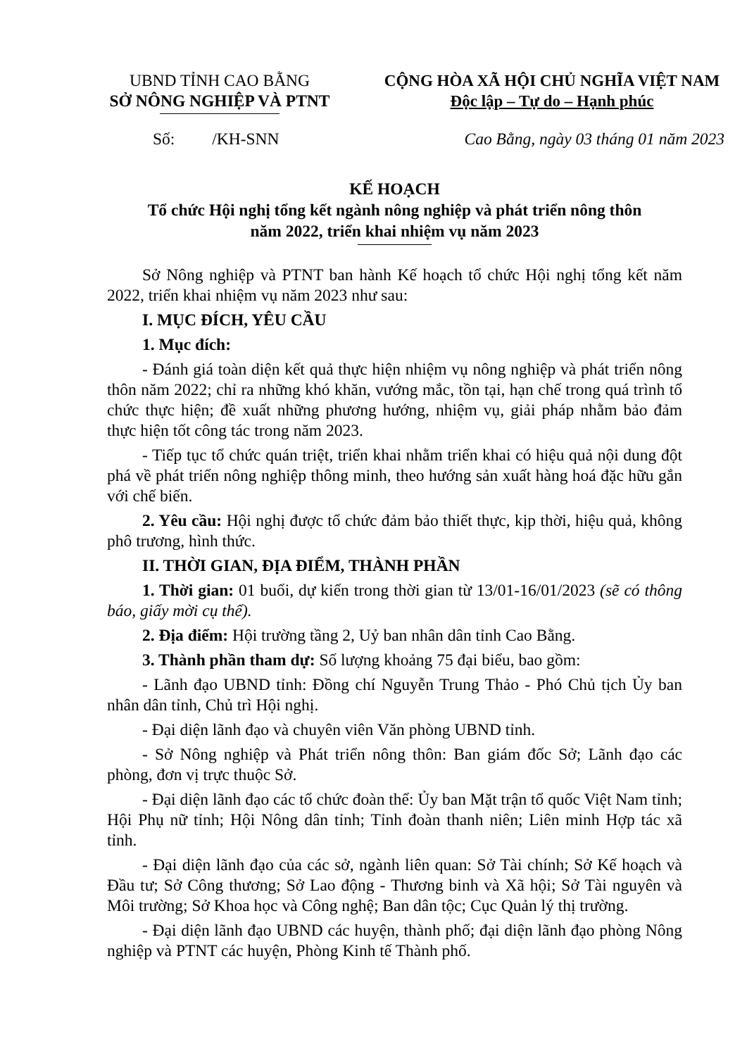UBND TỈNH CAO BẰNG
SỞ NÔNG NGHIỆP VÀ PTNT
CỘNG HÒA XÃ HỘI CHỦ NGHĨA VIỆT NAM
Độc lập – Tự do – Hạnh phúc
Số: /KH-SNN Cao Bằng, ngày 03 tháng 01 năm 2023
KẾ HOẠCH
Tổ chức Hội nghị tổng kết ngành nông nghiệp và phát triển nông thôn
năm 2022, triển khai nhiệm vụ năm 2023
Sở Nông nghiệp và PTNT ban hành Kế hoạch tổ chức Hội nghị tổng kết năm 2022, triển khai nhiệm vụ năm 2023 như sau:
I. MỤC ĐÍCH, YÊU CẦU
1. Mục đích:
- Đánh giá toàn diện kết quả thực hiện nhiệm vụ nông nghiệp và phát triển nông thôn năm 2022; chỉ ra những khó khăn, vướng mắc, tồn tại, hạn chế trong quá trình tổ chức thực hiện; đề xuất những phương hướng, nhiệm vụ, giải pháp nhằm bảo đảm thực hiện tốt công tác trong năm 2023.
- Tiếp tục tổ chức quán triệt, triển khai nhằm triển khai có hiệu quả nội dung đột phá về phát triển nông nghiệp thông minh, theo hướng sản xuất hàng hoá đặc hữu gắn với chế biến.
2. Yêu cầu: Hội nghị được tổ chức đảm bảo thiết thực, kịp thời, hiệu quả, không phô trương, hình thức.
II. THỜI GIAN, ĐỊA ĐIỂM, THÀNH PHẦN
1. Thời gian: 01 buổi, dự kiến trong thời gian từ 13/01-16/01/2023 (sẽ có thông báo, giấy mời cụ thể).
2. Địa điểm: Hội trường tầng 2, Uỷ ban nhân dân tỉnh Cao Bằng.
3. Thành phần tham dự: Số lượng khoảng 75 đại biểu, bao gồm:
- Lãnh đạo UBND tỉnh: Đồng chí Nguyễn Trung Thảo - Phó Chủ tịch Ủy ban nhân dân tỉnh, Chủ trì Hội nghị.
- Đại diện lãnh đạo và chuyên viên Văn phòng UBND tỉnh.
- Sở Nông nghiệp và Phát triển nông thôn: Ban giám đốc Sở; Lãnh đạo các phòng, đơn vị trực thuộc Sở.
- Đại diện lãnh đạo các tổ chức đoàn thể: Ủy ban Mặt trận tổ quốc Việt Nam tỉnh; Hội Phụ nữ tỉnh; Hội Nông dân tỉnh; Tỉnh đoàn thanh niên; Liên minh Hợp tác xã tỉnh.
- Đại diện lãnh đạo của các sở, ngành liên quan: Sở Tài chính; Sở Kế hoạch và Đầu tư; Sở Công thương; Sở Lao động - Thương binh và Xã hội; Sở Tài nguyên và Môi trường; Sở Khoa học và Công nghệ; Ban dân tộc; Cục Quản lý thị trường.
- Đại diện lãnh đạo UBND các huyện, thành phố; đại diện lãnh đạo phòng Nông nghiệp và PTNT các huyện, Phòng Kinh tế Thành phố.